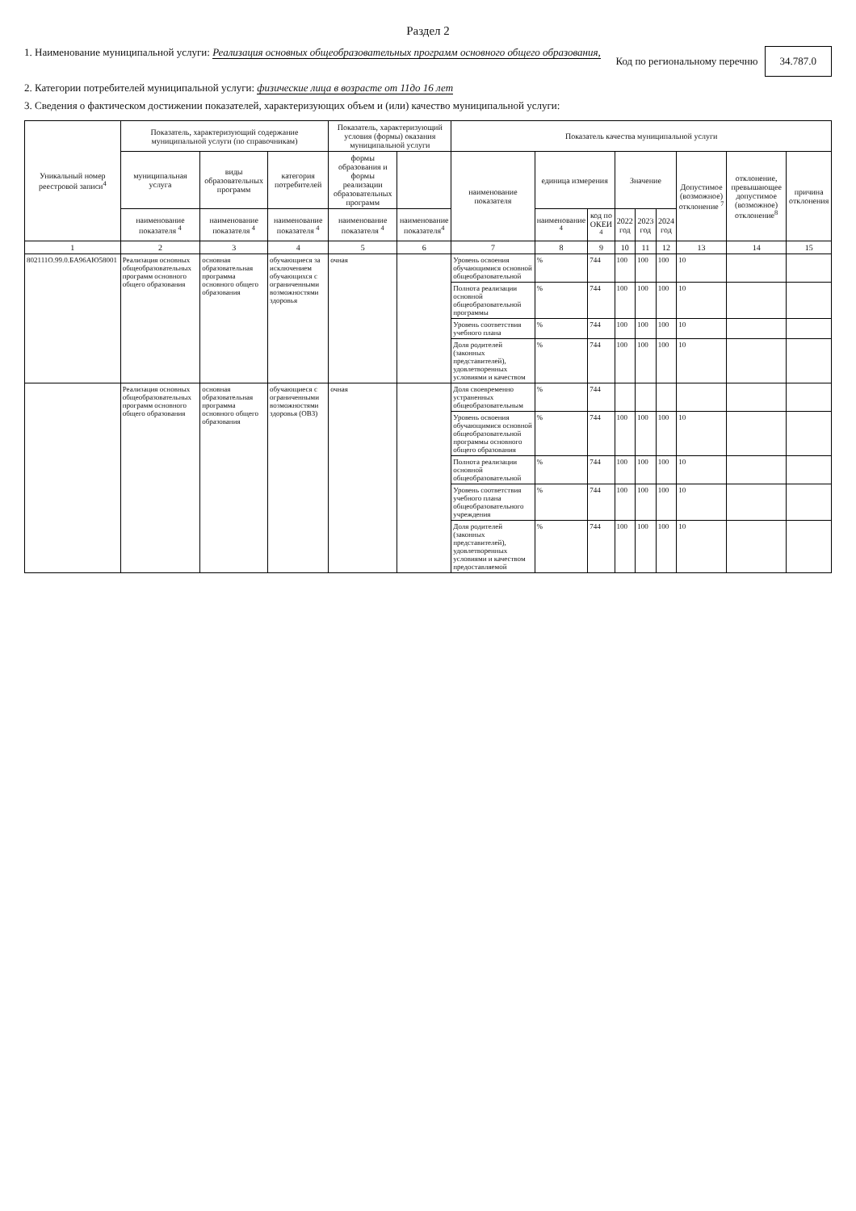Раздел 2
1. Наименование муниципальной услуги: Реализация основных общеобразовательных программ основного общего образования,
Код по региональному перечню 34.787.0
2. Категории потребителей муниципальной услуги: физические лица в возрасте от 11до 16 лет
3. Сведения о фактическом достижении показателей, характеризующих объем и (или) качество муниципальной услуги:
| Уникальный номер реестровой записи<sup>4</sup> | Показатель, характеризующий содержание муниципальной услуги (по справочникам) | | | Показатель, характеризующий условия (формы) оказания муниципальной услуги | | Показатель качества муниципальной услуги | | | | | | | | |
| --- | --- | --- | --- | --- | --- | --- | --- | --- | --- | --- | --- | --- | --- | --- |
| | муниципальная услуга | виды образовательных программ | категория потребителей | формы образования и формы реализации образовательных программ | | наименование показателя | единица измерения | | Значение | | | Допустимое (возможное) отклонение <sup>7</sup> | отклонение, превышающее допустимое (возможное) отклонение<sup>8</sup> | причина отклонения |
| | наименование показателя <sup>4</sup> | наименование показателя <sup>4</sup> | наименование показателя <sup>4</sup> | наименование показателя <sup>4</sup> | наименование показателя<sup>4</sup> | | наименование <sup>4</sup> | код по ОКЕИ <sup>4</sup> | 2022 год | 2023 год | 2024 год | | | |
| 1 | 2 | 3 | 4 | 5 | 6 | 7 | 8 | 9 | 10 | 11 | 12 | 13 | 14 | 15 |
| 802111О.99.0.БА96АЮ58001 | Реализация основных общеобразовательных программ основного общего образования | основная образовательная программа основного общего образования | обучающиеся за исключением обучающихся с ограниченными возможностями здоровья | очная | | Уровень освоения обучающимися основной общеобразовательной | % | 744 | 100 | 100 | 100 | 10 | | |
| | | | | | | Полнота реализации основной общеобразовательной программы | % | 744 | 100 | 100 | 100 | 10 | | |
| | | | | | | Уровень соответствия учебного плана | % | 744 | 100 | 100 | 100 | 10 | | |
| | | | | | | Доля родителей (законных представителей), удовлетворенных условиями и качеством | % | 744 | 100 | 100 | 100 | 10 | | |
| | Реализация основных общеобразовательных программ основного общего образования | основная образовательная программа основного общего образования | обучающиеся с ограниченными возможностями здоровья (ОВЗ) | очная | | Доля своевременно устраненных общеобразовательным | % | 744 | | | | | | |
| | | | | | | Уровень освоения обучающимися основной общеобразовательной программы основного общего образования | % | 744 | 100 | 100 | 100 | 10 | | |
| | | | | | | Полнота реализации основной общеобразовательной | % | 744 | 100 | 100 | 100 | 10 | | |
| | | | | | | Уровень соответствия учебного плана общеобразовательного учреждения | % | 744 | 100 | 100 | 100 | 10 | | |
| | | | | | | Доля родителей (законных представителей), удовлетворенных условиями и качеством предоставляемой | % | 744 | 100 | 100 | 100 | 10 | | |